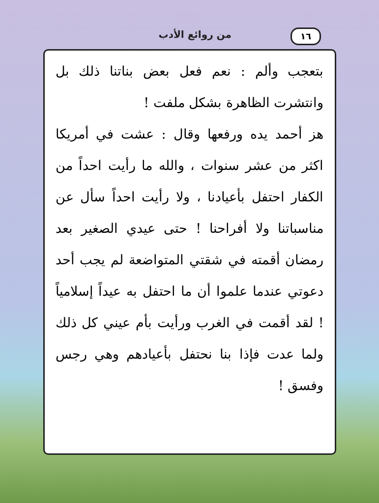١٦ من روائع الأدب
بتعجب وألم : نعم فعل بعض بناتنا ذلك بل وانتشرت الظاهرة بشكل ملفت !
هز أحمد يده ورفعها وقال : عشت في أمريكا اكثر من عشر سنوات ، والله ما رأيت احداً من الكفار احتفل بأعيادنا ، ولا رأيت احداً سأل عن مناسباتنا ولا أفراحنا ! حتى عيدي الصغير بعد رمضان أقمته في شقتي المتواضعة لم يجب أحد دعوتي عندما علموا أن ما احتفل به عيداً إسلامياً ! لقد أقمت في الغرب ورأيت بأم عيني كل ذلك ولما عدت فإذا بنا نحتفل بأعيادهم وهي رجس وفسق !